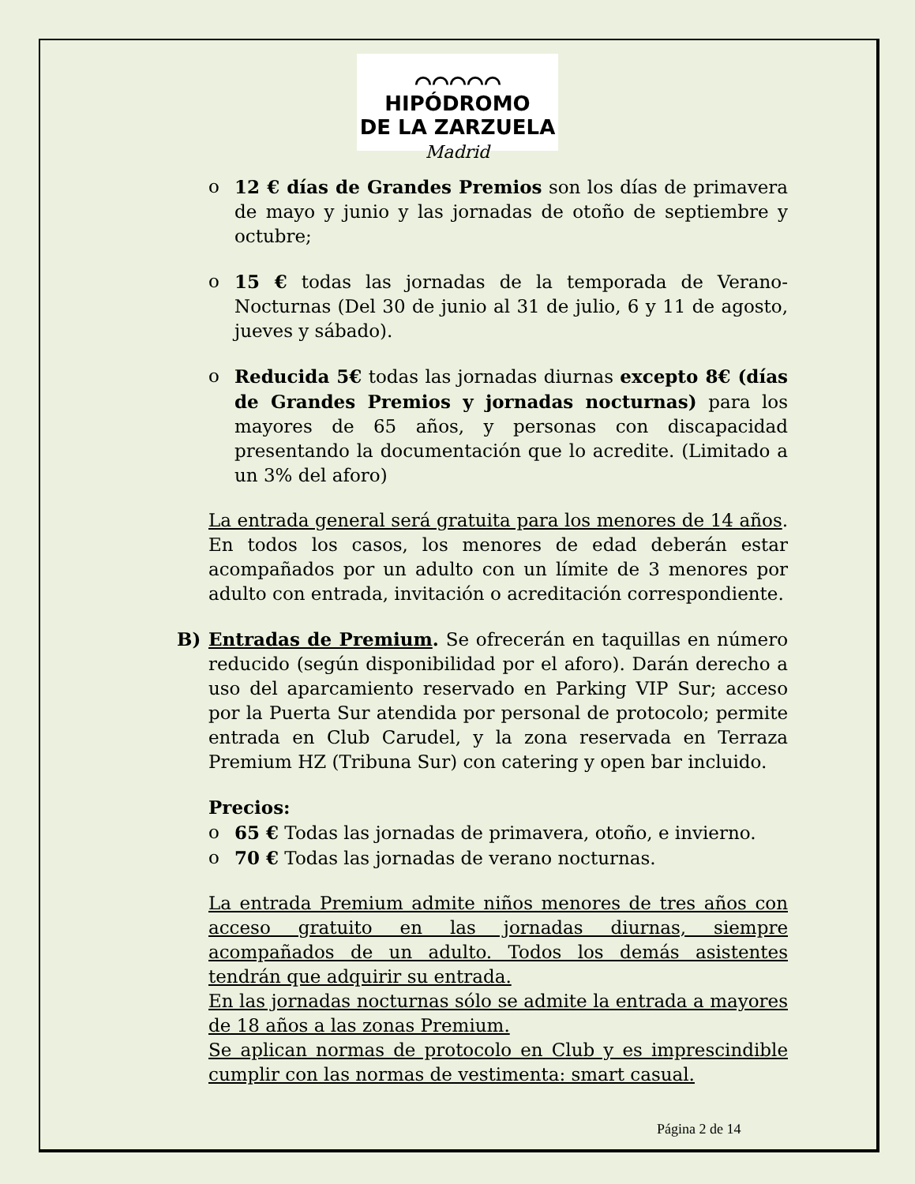⌒⌒⌒⌒⌒
HIPÓDROMO
DE LA ZARZUELA
Madrid
o 12 € días de Grandes Premios son los días de primavera de mayo y junio y las jornadas de otoño de septiembre y octubre;
o 15 € todas las jornadas de la temporada de Verano-Nocturnas (Del 30 de junio al 31 de julio, 6 y 11 de agosto, jueves y sábado).
o Reducida 5€ todas las jornadas diurnas excepto 8€ (días de Grandes Premios y jornadas nocturnas) para los mayores de 65 años, y personas con discapacidad presentando la documentación que lo acredite. (Limitado a un 3% del aforo)
La entrada general será gratuita para los menores de 14 años. En todos los casos, los menores de edad deberán estar acompañados por un adulto con un límite de 3 menores por adulto con entrada, invitación o acreditación correspondiente.
B) Entradas de Premium. Se ofrecerán en taquillas en número reducido (según disponibilidad por el aforo). Darán derecho a uso del aparcamiento reservado en Parking VIP Sur; acceso por la Puerta Sur atendida por personal de protocolo; permite entrada en Club Carudel, y la zona reservada en Terraza Premium HZ (Tribuna Sur) con catering y open bar incluido.
Precios:
o 65 € Todas las jornadas de primavera, otoño, e invierno.
o 70 € Todas las jornadas de verano nocturnas.
La entrada Premium admite niños menores de tres años con acceso gratuito en las jornadas diurnas, siempre acompañados de un adulto. Todos los demás asistentes tendrán que adquirir su entrada.
En las jornadas nocturnas sólo se admite la entrada a mayores de 18 años a las zonas Premium.
Se aplican normas de protocolo en Club y es imprescindible cumplir con las normas de vestimenta: smart casual.
Página 2 de 14